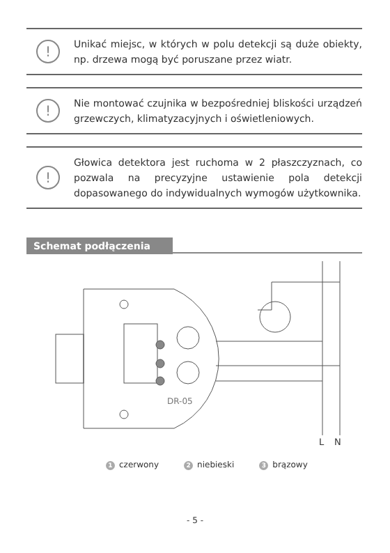!
Unikać miejsc, w których w polu detekcji są duże obiekty, np. drzewa mogą być poruszane przez wiatr.
!
Nie montować czujnika w bezpośredniej bliskości urządzeń grzewczych, klimatyzacyjnych i oświetleniowych.
!
Głowica detektora jest ruchoma w 2 płaszczyznach, co pozwala na precyzyjne ustawienie pola detekcji dopasowanego do indywidualnych wymogów użytkownika.
Schemat podłączenia
DR-05
L
N
1 czerwony 2 niebieski 3 brązowy
- 5 -